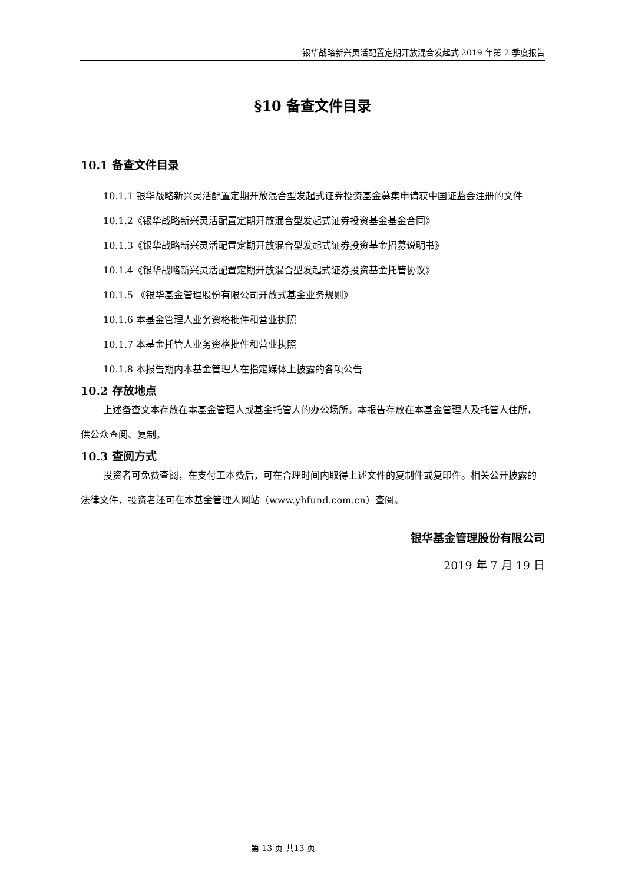银华战略新兴灵活配置定期开放混合发起式 2019 年第 2 季度报告
§10 备查文件目录
10.1 备查文件目录
10.1.1 银华战略新兴灵活配置定期开放混合型发起式证券投资基金募集申请获中国证监会注册的文件
10.1.2《银华战略新兴灵活配置定期开放混合型发起式证券投资基金基金合同》
10.1.3《银华战略新兴灵活配置定期开放混合型发起式证券投资基金招募说明书》
10.1.4《银华战略新兴灵活配置定期开放混合型发起式证券投资基金托管协议》
10.1.5 《银华基金管理股份有限公司开放式基金业务规则》
10.1.6 本基金管理人业务资格批件和营业执照
10.1.7 本基金托管人业务资格批件和营业执照
10.1.8 本报告期内本基金管理人在指定媒体上披露的各项公告
10.2 存放地点
上述备查文本存放在本基金管理人或基金托管人的办公场所。本报告存放在本基金管理人及托管人住所，供公众查阅、复制。
10.3 查阅方式
投资者可免费查阅，在支付工本费后，可在合理时间内取得上述文件的复制件或复印件。相关公开披露的法律文件，投资者还可在本基金管理人网站（www.yhfund.com.cn）查阅。
银华基金管理股份有限公司
2019 年 7 月 19 日
第 13 页 共13 页